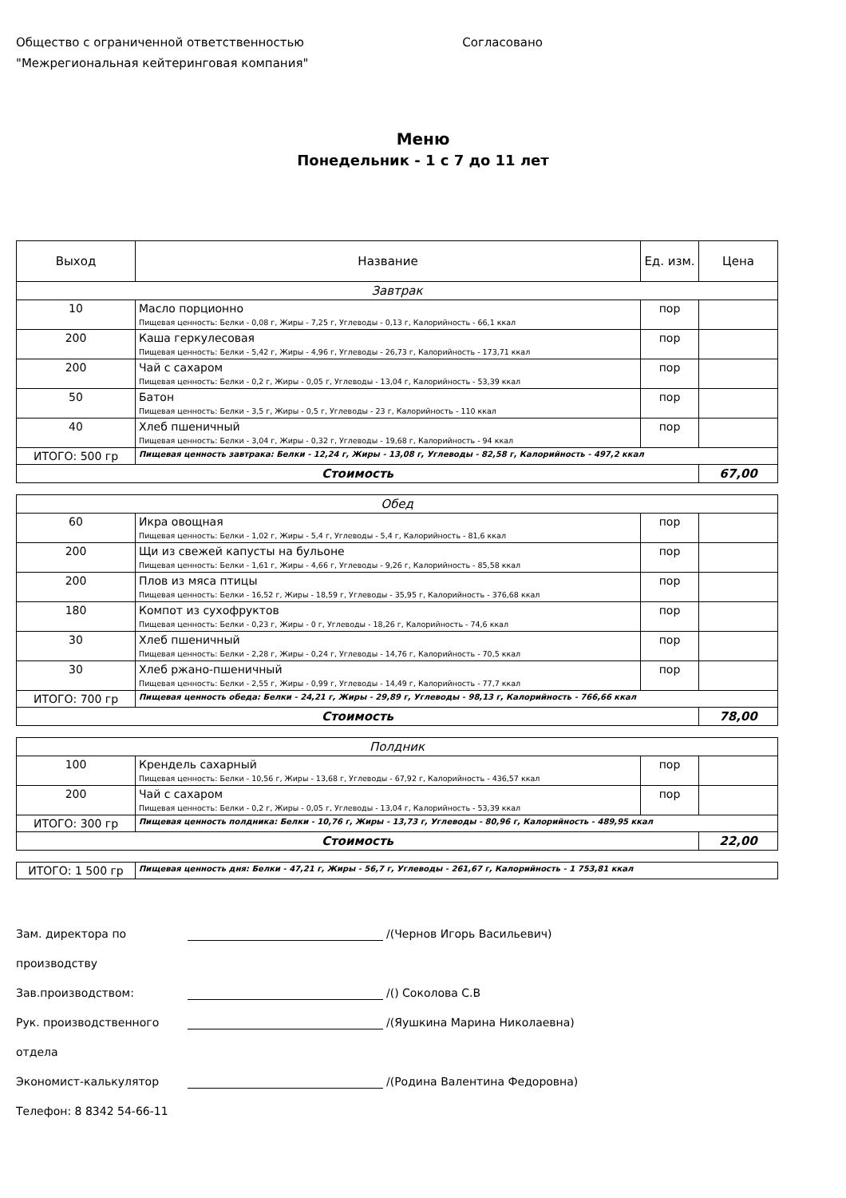Общество с ограниченной ответственностью
"Межрегиональная кейтеринговая компания"
Согласовано
Меню
Понедельник - 1 с 7 до 11 лет
| Выход | Название | Ед. изм. | Цена |
| --- | --- | --- | --- |
| Завтрак | | | |
| 10 | Масло порционно Пищевая ценность: Белки - 0,08 г, Жиры - 7,25 г, Углеводы - 0,13 г, Калорийность - 66,1 ккал | пор | |
| 200 | Каша геркулесовая Пищевая ценность: Белки - 5,42 г, Жиры - 4,96 г, Углеводы - 26,73 г, Калорийность - 173,71 ккал | пор | |
| 200 | Чай с сахаром Пищевая ценность: Белки - 0,2 г, Жиры - 0,05 г, Углеводы - 13,04 г, Калорийность - 53,39 ккал | пор | |
| 50 | Батон Пищевая ценность: Белки - 3,5 г, Жиры - 0,5 г, Углеводы - 23 г, Калорийность - 110 ккал | пор | |
| 40 | Хлеб пшеничный Пищевая ценность: Белки - 3,04 г, Жиры - 0,32 г, Углеводы - 19,68 г, Калорийность - 94 ккал | пор | |
| ИТОГО: 500 гр | Пищевая ценность завтрака: Белки - 12,24 г, Жиры - 13,08 г, Углеводы - 82,58 г, Калорийность - 497,2 ккал | | |
| Стоимость | | | 67,00 |
| Обед | | | |
| 60 | Икра овощная Пищевая ценность: Белки - 1,02 г, Жиры - 5,4 г, Углеводы - 5,4 г, Калорийность - 81,6 ккал | пор | |
| 200 | Щи из свежей капусты на бульоне Пищевая ценность: Белки - 1,61 г, Жиры - 4,66 г, Углеводы - 9,26 г, Калорийность - 85,58 ккал | пор | |
| 200 | Плов из мяса птицы Пищевая ценность: Белки - 16,52 г, Жиры - 18,59 г, Углеводы - 35,95 г, Калорийность - 376,68 ккал | пор | |
| 180 | Компот из сухофруктов Пищевая ценность: Белки - 0,23 г, Жиры - 0 г, Углеводы - 18,26 г, Калорийность - 74,6 ккал | пор | |
| 30 | Хлеб пшеничный Пищевая ценность: Белки - 2,28 г, Жиры - 0,24 г, Углеводы - 14,76 г, Калорийность - 70,5 ккал | пор | |
| 30 | Хлеб ржано-пшеничный Пищевая ценность: Белки - 2,55 г, Жиры - 0,99 г, Углеводы - 14,49 г, Калорийность - 77,7 ккал | пор | |
| ИТОГО: 700 гр | Пищевая ценность обеда: Белки - 24,21 г, Жиры - 29,89 г, Углеводы - 98,13 г, Калорийность - 766,66 ккал | | |
| Стоимость | | | 78,00 |
| Полдник | | | |
| 100 | Крендель сахарный Пищевая ценность: Белки - 10,56 г, Жиры - 13,68 г, Углеводы - 67,92 г, Калорийность - 436,57 ккал | пор | |
| 200 | Чай с сахаром Пищевая ценность: Белки - 0,2 г, Жиры - 0,05 г, Углеводы - 13,04 г, Калорийность - 53,39 ккал | пор | |
| ИТОГО: 300 гр | Пищевая ценность полдника: Белки - 10,76 г, Жиры - 13,73 г, Углеводы - 80,96 г, Калорийность - 489,95 ккал | | |
| Стоимость | | | 22,00 |
| ИТОГО: 1 500 гр | Пищевая ценность дня: Белки - 47,21 г, Жиры - 56,7 г, Углеводы - 261,67 г, Калорийность - 1 753,81 ккал |
Зам. директора по производству /(Чернов Игорь Васильевич)
Зав.производством: /() Соколова С.В
Рук. производственного отдела /(Яушкина Марина Николаевна)
Экономист-калькулятор /(Родина Валентина Федоровна)
Телефон: 8 8342 54-66-11